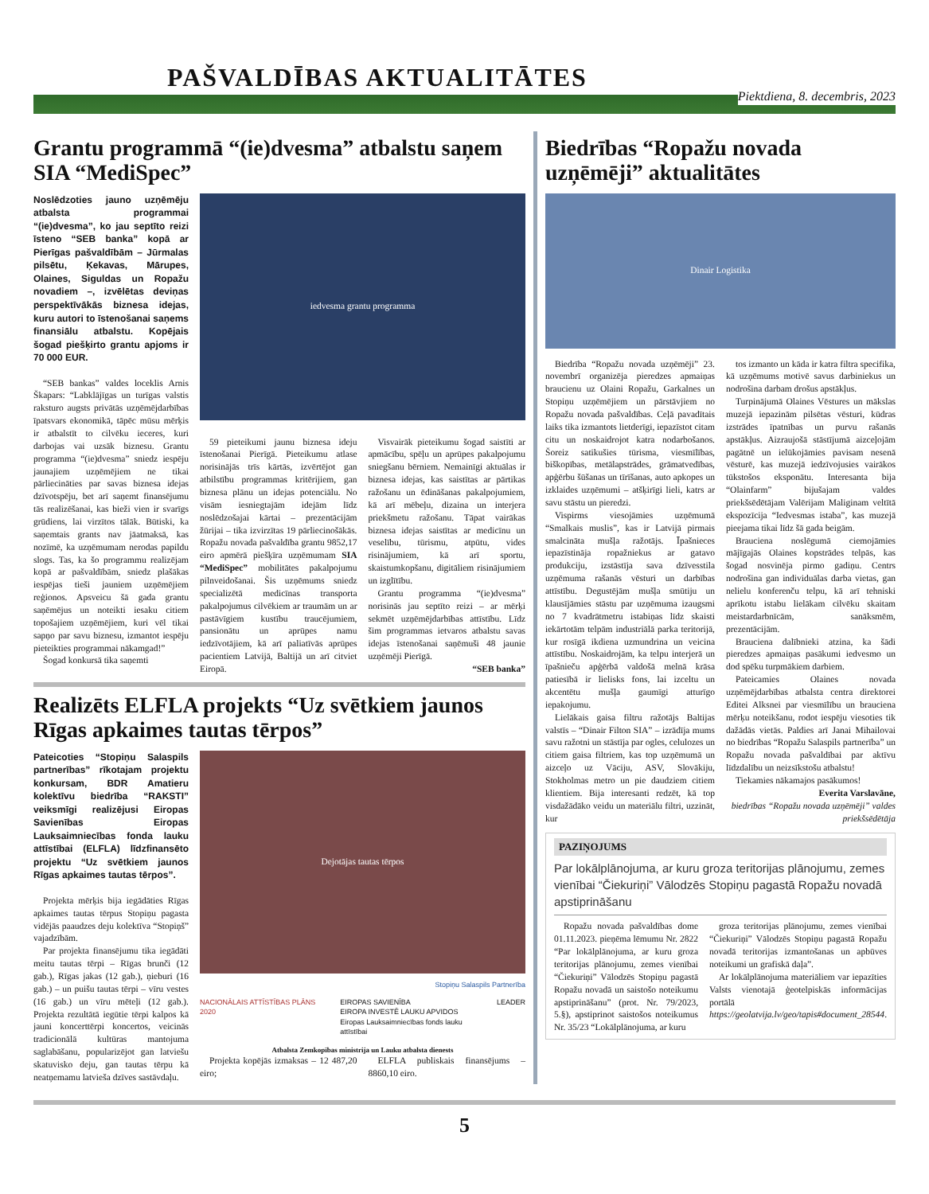PAŠVALDĪBAS AKTUALITĀTES
Piektdiena, 8. decembris, 2023
Grantu programmā “(ie)dvesma” atbalstu saņem SIA “MediSpec”
Noslēdzoties jauno uzņēmēju atbalsta programmai “(ie)dvesma”, ko jau septīto reizi īsteno “SEB banka” kopā ar Pierīgas pašvaldībām – Jūrmalas pilsētu, Ķekavas, Mārupes, Olaines, Siguldas un Ropažu novadiem –, izvēlētas deviņas perspektīvākās biznesa idejas, kuru autori to īstenošanai saņems finansiālu atbalstu. Kopējais šogad piešķirto grantu apjoms ir 70 000 EUR.
“SEB bankas” valdes loceklis Arnis Škapars: “Labklājīgas un turīgas valstis raksturo augsts privātās uzņēmējdarbības īpatsvars ekonomikā, tāpēc mūsu mērķis ir atbalstīt to cilvēku ieceres, kuri darbojas vai uzsāk biznesu. Grantu programma “(ie)dvesma” sniedz iespēju jaunajiem uzņēmējiem ne tikai pārliecināties par savas biznesa idejas dzīvotspēju, bet arī saņemt finansējumu tās realizēšanai, kas bieži vien ir svarīgs grūdiens, lai virzītos tālāk. Būtiski, ka saņemtais grants nav jāatmaksā, kas nozīmē, ka uzņēmumam nerodas papildu slogs. Tas, ka šo programmu realizējam kopā ar pašvaldībām, sniedz plašākas iespējas tieši jauniem uzņēmējiem reģionos. Apsveicu šā gada grantu saņēmējus un noteikti iesaku citiem topošajiem uzņēmējiem, kuri vēl tikai sapņo par savu biznesu, izmantot iespēju pieteikties programmai nākamgad!”
Šogad konkursā tika saņemti
iedvesma grantu programma
59 pieteikumi jaunu biznesa ideju īstenošanai Pierīgā. Pieteikumu atlase norisinājās trīs kārtās, izvērtējot gan atbilstību programmas kritērijiem, gan biznesa plānu un idejas potenciālu. No visām iesniegtajām idejām līdz noslēdzošajai kārtai – prezentācijām žūrijai – tika izvirzītas 19 pārliecinošākās. Ropažu novada pašvaldība grantu 9852,17 eiro apmērā piešķīra uzņēmumam SIA “MediSpec” mobilitātes pakalpojumu pilnveidošanai. Šis uzņēmums sniedz specializētā medicīnas transporta pakalpojumus cilvēkiem ar traumām un ar pastāvīgiem kustību traucējumiem, pansionātu un aprūpes namu iedzīvotājiem, kā arī paliatīvās aprūpes pacientiem Latvijā, Baltijā un arī citviet Eiropā.
Visvairāk pieteikumu šogad saistīti ar apmācību, spēļu un aprūpes pakalpojumu sniegšanu bērniem. Nemainīgi aktuālas ir biznesa idejas, kas saistītas ar pārtikas ražošanu un ēdināšanas pakalpojumiem, kā arī mēbeļu, dizaina un interjera priekšmetu ražošanu. Tāpat vairākas biznesa idejas saistītas ar medicīnu un veselību, tūrismu, atpūtu, vides risinājumiem, kā arī sportu, skaistumkopšanu, digitāliem risinājumiem un izglītību.
Grantu programma “(ie)dvesma” norisinās jau septīto reizi – ar mērķi sekmēt uzņēmējdarbības attīstību. Līdz šim programmas ietvaros atbalstu savas idejas īstenošanai saņēmuši 48 jaunie uzņēmēji Pierīgā.
“SEB banka”
Realizēts ELFLA projekts “Uz svētkiem jaunos Rīgas apkaimes tautas tērpos”
Pateicoties “Stopiņu Salaspils partnerības” rīkotajam projektu konkursam, BDR Amatieru kolektīvu biedrība “RAKSTI” veiksmīgi realizējusi Eiropas Savienības Eiropas Lauksaimniecības fonda lauku attīstībai (ELFLA) līdzfinansēto projektu “Uz svētkiem jaunos Rīgas apkaimes tautas tērpos”.
Projekta mērķis bija iegādāties Rīgas apkaimes tautas tērpus Stopiņu pagasta vidējās paaudzes deju kolektīva “Stopiņš” vajadzībām.
Par projekta finansējumu tika iegādāti meitu tautas tērpi – Rīgas brunči (12 gab.), Rīgas jakas (12 gab.), ņieburi (16 gab.) – un puišu tautas tērpi – vīru vestes (16 gab.) un vīru mēteļi (12 gab.). Projekta rezultātā iegūtie tērpi kalpos kā jauni koncerttērpi koncertos, veicinās tradicionālā kultūras mantojuma saglabāšanu, popularizējot gan latviešu skatuvisko deju, gan tautas tērpu kā neatņemamu latvieša dzīves sastāvdaļu.
Dejotājas tautas tērpos
Stopiņu Salaspils Partnerība
NACIONĀLAIS ATTĪSTĪBAS PLĀNS 2020 EIROPAS SAVIENĪBA
EIROPA INVESTĒ LAUKU APVIDOS
Eiropas Lauksaimniecības fonds lauku attīstībai LEADER
Atbalsta Zemkopības ministrija un Lauku atbalsta dienests
Projekta kopējās izmaksas – 12 487,20 eiro;
ELFLA publiskais finansējums – 8860,10 eiro.
Biedrības “Ropažu novada uzņēmēji” aktualitātes
Dinair Logistika
Biedrība “Ropažu novada uzņēmēji” 23. novembrī organizēja pieredzes apmaiņas braucienu uz Olaini Ropažu, Garkalnes un Stopiņu uzņēmējiem un pārstāvjiem no Ropažu novada pašvaldības. Ceļā pavadītais laiks tika izmantots lietderīgi, iepazīstot citam citu un noskaidrojot katra nodarbošanos. Šoreiz satikušies tūrisma, viesmīlības, biškopības, metālapstrādes, grāmatvedības, apģērbu šūšanas un tīrīšanas, auto apkopes un izklaides uzņēmumi – atšķirīgi lieli, katrs ar savu stāstu un pieredzi.
Vispirms viesojāmies uzņēmumā “Smalkais muslis”, kas ir Latvijā pirmais smalcināta mušļa ražotājs. Īpašnieces iepazīstināja ropažniekus ar gatavo produkciju, izstāstīja sava dzīvesstila uzņēmuma rašanās vēsturi un darbības attīstību. Degustējām mušļa smūtiju un klausījāmies stāstu par uzņēmuma izaugsmi no 7 kvadrātmetru istabiņas līdz skaisti iekārtotām telpām industriālā parka teritorijā, kur rosīgā ikdiena uzmundrina un veicina attīstību. Noskaidrojām, ka telpu interjerā un īpašnieču apģērbā valdošā melnā krāsa patiesībā ir lielisks fons, lai izceltu un akcentētu mušļa gaumīgi atturīgo iepakojumu.
Lielākais gaisa filtru ražotājs Baltijas valstīs – “Dinair Filton SIA” – izrādīja mums savu ražotni un stāstīja par ogles, celulozes un citiem gaisa filtriem, kas top uzņēmumā un aizceļo uz Vāciju, ASV, Slovākiju, Stokholmas metro un pie daudziem citiem klientiem. Bija interesanti redzēt, kā top visdažādāko veidu un materiālu filtri, uzzināt, kur
tos izmanto un kāda ir katra filtra specifika, kā uzņēmums motivē savus darbiniekus un nodrošina darbam drošus apstākļus.
Turpinājumā Olaines Vēstures un mākslas muzejā iepazinām pilsētas vēsturi, kūdras izstrādes īpatnības un purvu rašanās apstākļus. Aizraujošā stāstījumā aizceļojām pagātnē un ielūkojāmies pavisam nesenā vēsturē, kas muzejā iedzīvojusies vairākos tūkstošos eksponātu. Interesanta bija “Olainfarm” bijušajam valdes priekšsēdētājam Valērijam Maliginam veltītā ekspozīcija “Iedvesmas istaba”, kas muzejā pieejama tikai līdz šā gada beigām.
Brauciena noslēgumā ciemojāmies mājīgajās Olaines kopstrādes telpās, kas šogad nosvinēja pirmo gadiņu. Centrs nodrošina gan individuālas darba vietas, gan nelielu konferenču telpu, kā arī tehniski aprīkotu istabu lielākam cilvēku skaitam meistardarbnīcām, sanāksmēm, prezentācijām.
Brauciena dalībnieki atzina, ka šādi pieredzes apmaiņas pasākumi iedvesmo un dod spēku turpmākiem darbiem.
Pateicamies Olaines novada uzņēmējdarbības atbalsta centra direktorei Editei Alksnei par viesmīlību un brauciena mērķu noteikšanu, rodot iespēju viesoties tik dažādās vietās. Paldies arī Janai Mihailovai no biedrības “Ropažu Salaspils partnerība” un Ropažu novada pašvaldībai par aktīvu līdzdalību un neizsīkstošu atbalstu!
Tiekamies nākamajos pasākumos!
Everita Varslavāne,
biedrības “Ropažu novada uzņēmēji” valdes priekšsēdētāja
PAZIŅOJUMS
Par lokālplānojuma, ar kuru groza teritorijas plānojumu, zemes vienībai “Čiekuriņi” Vālodzēs Stopiņu pagastā Ropažu novadā apstiprināšanu
Ropažu novada pašvaldības dome 01.11.2023. pieņēma lēmumu Nr. 2822 “Par lokālplānojuma, ar kuru groza teritorijas plānojumu, zemes vienībai “Čiekuriņi” Vālodzēs Stopiņu pagastā Ropažu novadā un saistošo noteikumu apstiprināšanu” (prot. Nr. 79/2023, 5.§), apstiprinot saistošos noteikumus Nr. 35/23 “Lokālplānojuma, ar kuru
groza teritorijas plānojumu, zemes vienībai “Čiekuriņi” Vālodzēs Stopiņu pagastā Ropažu novadā teritorijas izmantošanas un apbūves noteikumi un grafiskā daļa”.
Ar lokālplānojuma materiāliem var iepazīties Valsts vienotajā ģeotelpiskās informācijas portālā https://geolatvija.lv/geo/tapis#document_28544.
5